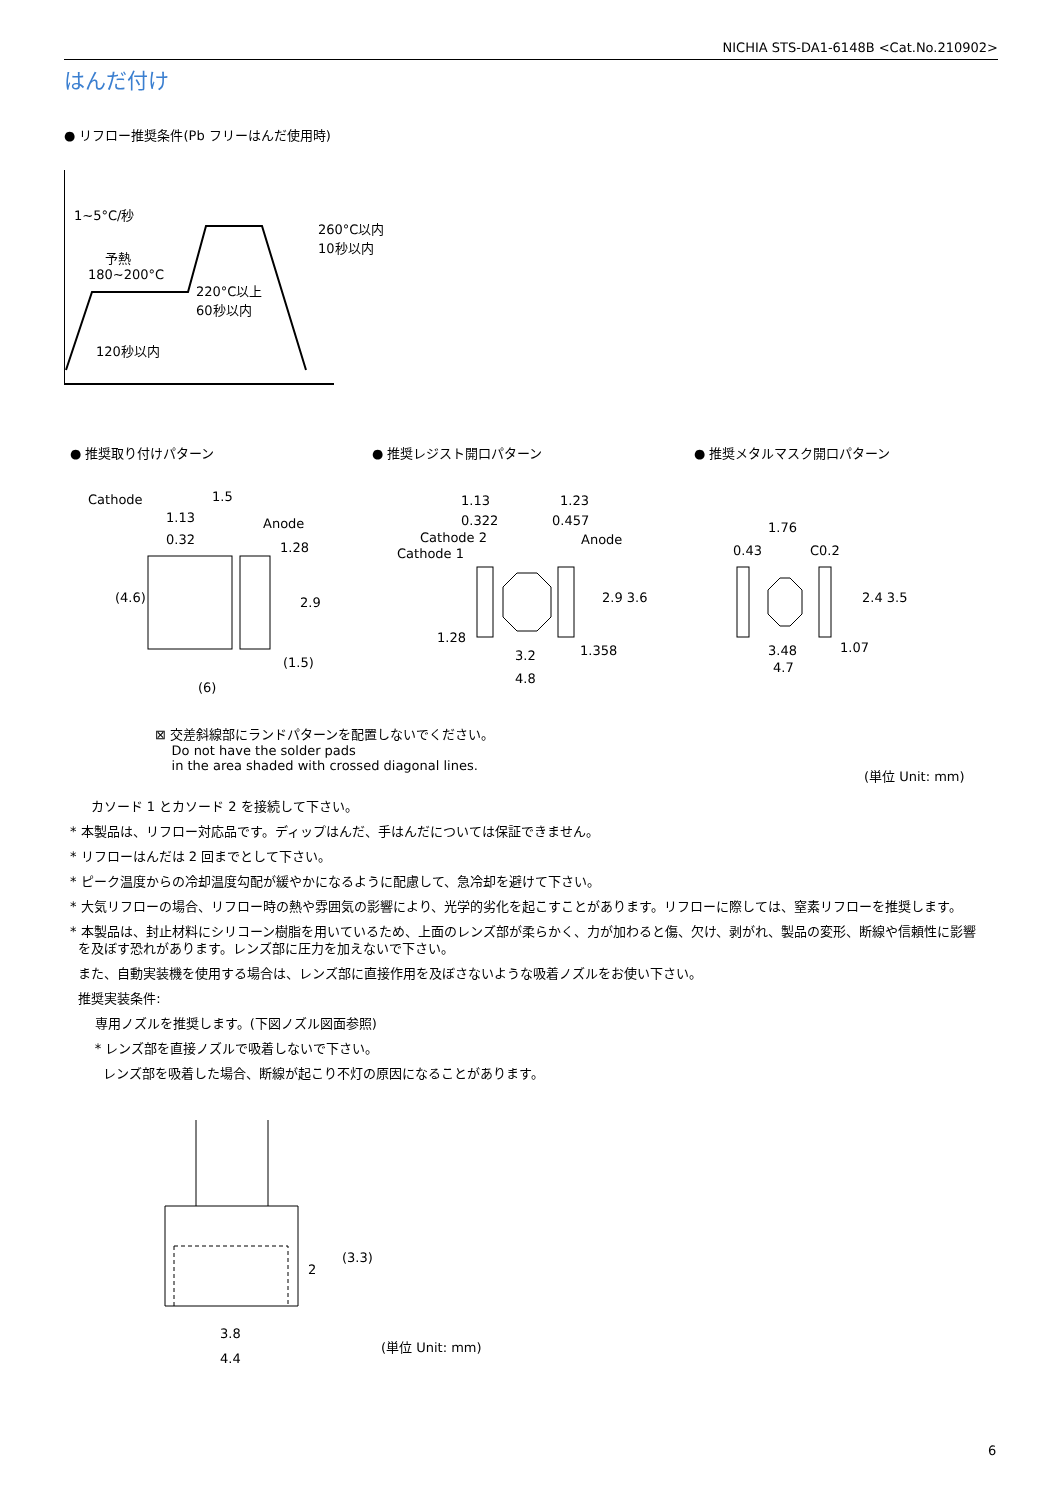NICHIA STS-DA1-6148B <Cat.No.210902>
はんだ付け
● リフロー推奨条件(Pb フリーはんだ使用時)
1~5°C/秒
予熱
180~200°C
260°C以内
10秒以内
220°C以上
60秒以内
120秒以内
● 推奨取り付けパターン ● 推奨レジスト開口パターン ● 推奨メタルマスク開口パターン
Cathode 1.5
1.13 Anode
0.32
1.28
(4.6) 2.9
(1.5)
(6)
1.13 1.23
0.322 0.457
Cathode 2 Anode
Cathode 1
2.9 3.6
1.28
3.2 1.358
4.8
1.76
0.43 C0.2
2.4 3.5
3.48 1.07
4.7
⊠ 交差斜線部にランドパターンを配置しないでください。
Do not have the solder pads
in the area shaded with crossed diagonal lines.
(単位 Unit: mm)
カソード 1 とカソード 2 を接続して下さい。
* 本製品は、リフロー対応品です。ディップはんだ、手はんだについては保証できません。
* リフローはんだは 2 回までとして下さい。
* ピーク温度からの冷却温度勾配が緩やかになるように配慮して、急冷却を避けて下さい。
* 大気リフローの場合、リフロー時の熱や雰囲気の影響により、光学的劣化を起こすことがあります。リフローに際しては、窒素リフローを推奨します。
* 本製品は、封止材料にシリコーン樹脂を用いているため、上面のレンズ部が柔らかく、力が加わると傷、欠け、剥がれ、製品の変形、断線や信頼性に影響
を及ぼす恐れがあります。レンズ部に圧力を加えないで下さい。
また、自動実装機を使用する場合は、レンズ部に直接作用を及ぼさないような吸着ノズルをお使い下さい。
推奨実装条件:
専用ノズルを推奨します。(下図ノズル図面参照)
* レンズ部を直接ノズルで吸着しないで下さい。
レンズ部を吸着した場合、断線が起こり不灯の原因になることがあります。
2
(3.3)
3.8
4.4
(単位 Unit: mm)
6